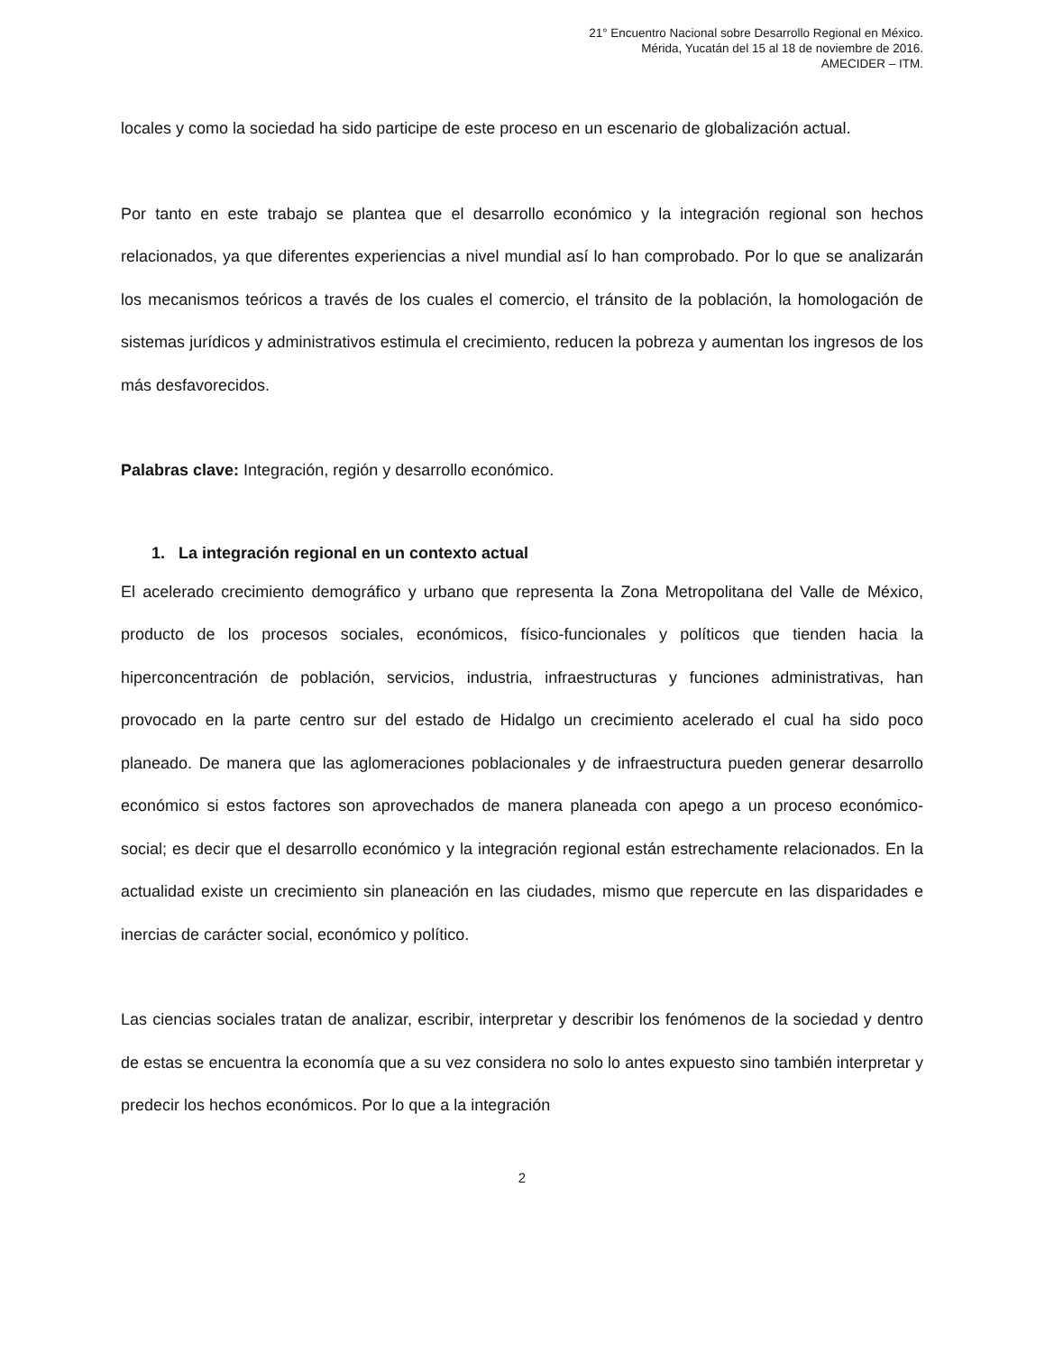21° Encuentro Nacional sobre Desarrollo Regional en México.
Mérida, Yucatán del 15 al 18 de noviembre de 2016.
AMECIDER – ITM.
locales y como la sociedad ha sido participe de este proceso en un escenario de globalización actual.
Por tanto en este trabajo se plantea que el desarrollo económico y la integración regional son hechos relacionados, ya que diferentes experiencias a nivel mundial así lo han comprobado. Por lo que se analizarán los mecanismos teóricos a través de los cuales el comercio, el tránsito de la población, la homologación de sistemas jurídicos y administrativos estimula el crecimiento, reducen la pobreza y aumentan los ingresos de los más desfavorecidos.
Palabras clave: Integración, región y desarrollo económico.
1. La integración regional en un contexto actual
El acelerado crecimiento demográfico y urbano que representa la Zona Metropolitana del Valle de México, producto de los procesos sociales, económicos, físico-funcionales y políticos que tienden hacia la hiperconcentración de población, servicios, industria, infraestructuras y funciones administrativas, han provocado en la parte centro sur del estado de Hidalgo un crecimiento acelerado el cual ha sido poco planeado. De manera que las aglomeraciones poblacionales y de infraestructura pueden generar desarrollo económico si estos factores son aprovechados de manera planeada con apego a un proceso económico-social; es decir que el desarrollo económico y la integración regional están estrechamente relacionados. En la actualidad existe un crecimiento sin planeación en las ciudades, mismo que repercute en las disparidades e inercias de carácter social, económico y político.
Las ciencias sociales tratan de analizar, escribir, interpretar y describir los fenómenos de la sociedad y dentro de estas se encuentra la economía que a su vez considera no solo lo antes expuesto sino también interpretar y predecir los hechos económicos. Por lo que a la integración
2